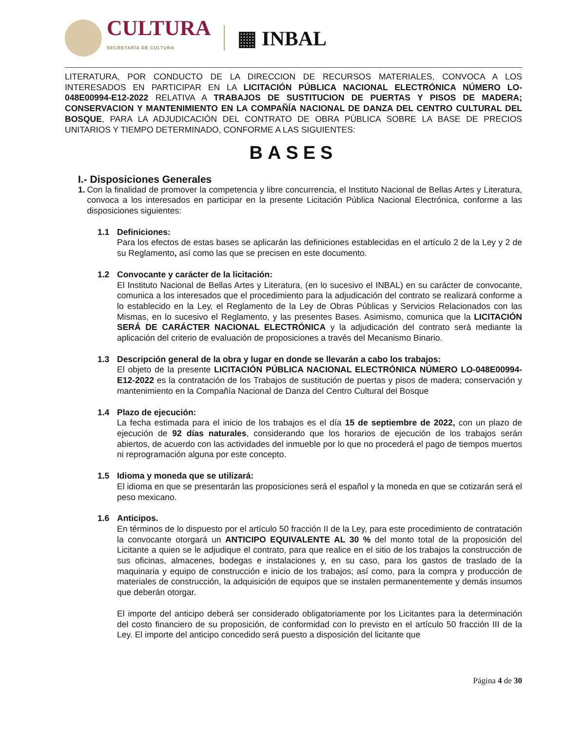CULTURA
SECRETARÍA DE CULTURA
▦ INBAL
LITERATURA, POR CONDUCTO DE LA DIRECCION DE RECURSOS MATERIALES, CONVOCA A LOS INTERESADOS EN PARTICIPAR EN LA LICITACIÓN PÚBLICA NACIONAL ELECTRÓNICA NÚMERO LO-048E00994-E12-2022 RELATIVA A TRABAJOS DE SUSTITUCION DE PUERTAS Y PISOS DE MADERA; CONSERVACION Y MANTENIMIENTO EN LA COMPAÑÍA NACIONAL DE DANZA DEL CENTRO CULTURAL DEL BOSQUE, PARA LA ADJUDICACIÓN DEL CONTRATO DE OBRA PÚBLICA SOBRE LA BASE DE PRECIOS UNITARIOS Y TIEMPO DETERMINADO, CONFORME A LAS SIGUIENTES:
BASES
I.- Disposiciones Generales
1. Con la finalidad de promover la competencia y libre concurrencia, el Instituto Nacional de Bellas Artes y Literatura, convoca a los interesados en participar en la presente Licitación Pública Nacional Electrónica, conforme a las disposiciones siguientes:
1.1 Definiciones:
Para los efectos de estas bases se aplicarán las definiciones establecidas en el artículo 2 de la Ley y 2 de su Reglamento, así como las que se precisen en este documento.
1.2 Convocante y carácter de la licitación:
El Instituto Nacional de Bellas Artes y Literatura, (en lo sucesivo el INBAL) en su carácter de convocante, comunica a los interesados que el procedimiento para la adjudicación del contrato se realizará conforme a lo establecido en la Ley, el Reglamento de la Ley de Obras Públicas y Servicios Relacionados con las Mismas, en lo sucesivo el Reglamento, y las presentes Bases. Asimismo, comunica que la LICITACIÓN SERÁ DE CARÁCTER NACIONAL ELECTRÓNICA y la adjudicación del contrato será mediante la aplicación del criterio de evaluación de proposiciones a través del Mecanismo Binario.
1.3 Descripción general de la obra y lugar en donde se llevarán a cabo los trabajos:
El objeto de la presente LICITACIÓN PÚBLICA NACIONAL ELECTRÓNICA NÚMERO LO-048E00994-E12-2022 es la contratación de los Trabajos de sustitución de puertas y pisos de madera; conservación y mantenimiento en la Compañía Nacional de Danza del Centro Cultural del Bosque
1.4 Plazo de ejecución:
La fecha estimada para el inicio de los trabajos es el día 15 de septiembre de 2022, con un plazo de ejecución de 92 días naturales, considerando que los horarios de ejecución de los trabajos serán abiertos, de acuerdo con las actividades del inmueble por lo que no procederá el pago de tiempos muertos ni reprogramación alguna por este concepto.
1.5 Idioma y moneda que se utilizará:
El idioma en que se presentarán las proposiciones será el español y la moneda en que se cotizarán será el peso mexicano.
1.6 Anticipos.
En términos de lo dispuesto por el artículo 50 fracción II de la Ley, para este procedimiento de contratación la convocante otorgará un ANTICIPO EQUIVALENTE AL 30 % del monto total de la proposición del Licitante a quien se le adjudique el contrato, para que realice en el sitio de los trabajos la construcción de sus oficinas, almacenes, bodegas e instalaciones y, en su caso, para los gastos de traslado de la maquinaria y equipo de construcción e inicio de los trabajos; así como, para la compra y producción de materiales de construcción, la adquisición de equipos que se instalen permanentemente y demás insumos que deberán otorgar.
El importe del anticipo deberá ser considerado obligatoriamente por los Licitantes para la determinación del costo financiero de su proposición, de conformidad con lo previsto en el artículo 50 fracción III de la Ley. El importe del anticipo concedido será puesto a disposición del licitante que
Página 4 de 30